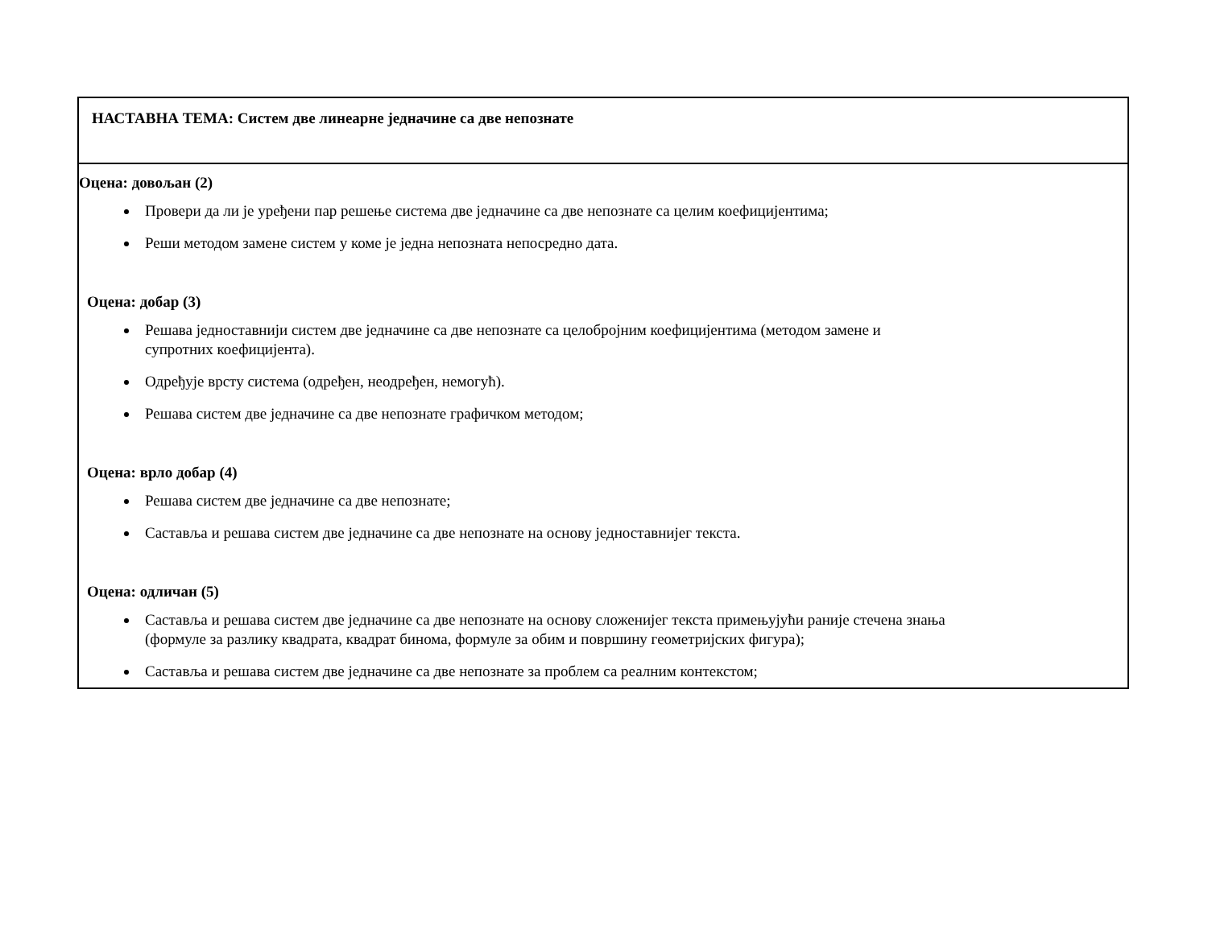| НАСТАВНА ТЕМА: Систем две линеарне једначине са две непознате |
| Оцена: довољан (2) Провери да ли је уређени пар решење система две једначине са две непознате са целим коефицијентима; Реши методом замене систем у коме је једна непозната непосредно дата. Оцена: добар (3) Решава једноставнији систем две једначине са две непознате са целобројним коефицијентима (методом замене и супротних коефицијента). Одређује врсту система (одређен, неодређен, немогућ). Решава систем две једначине са две непознате графичком методом; Оцена: врло добар (4) Решава систем две једначине са две непознате; Саставља и решава систем две једначине са две непознате на основу једноставнијег текста. Оцена: одличан (5) Саставља и решава систем две једначине са две непознате на основу сложенијег текста примењујући раније стечена знања (формуле за разлику квадрата, квадрат бинома, формуле за обим и површину геометријских фигура); Саставља и решава систем две једначине са две непознате за проблем са реалним контекстом; |